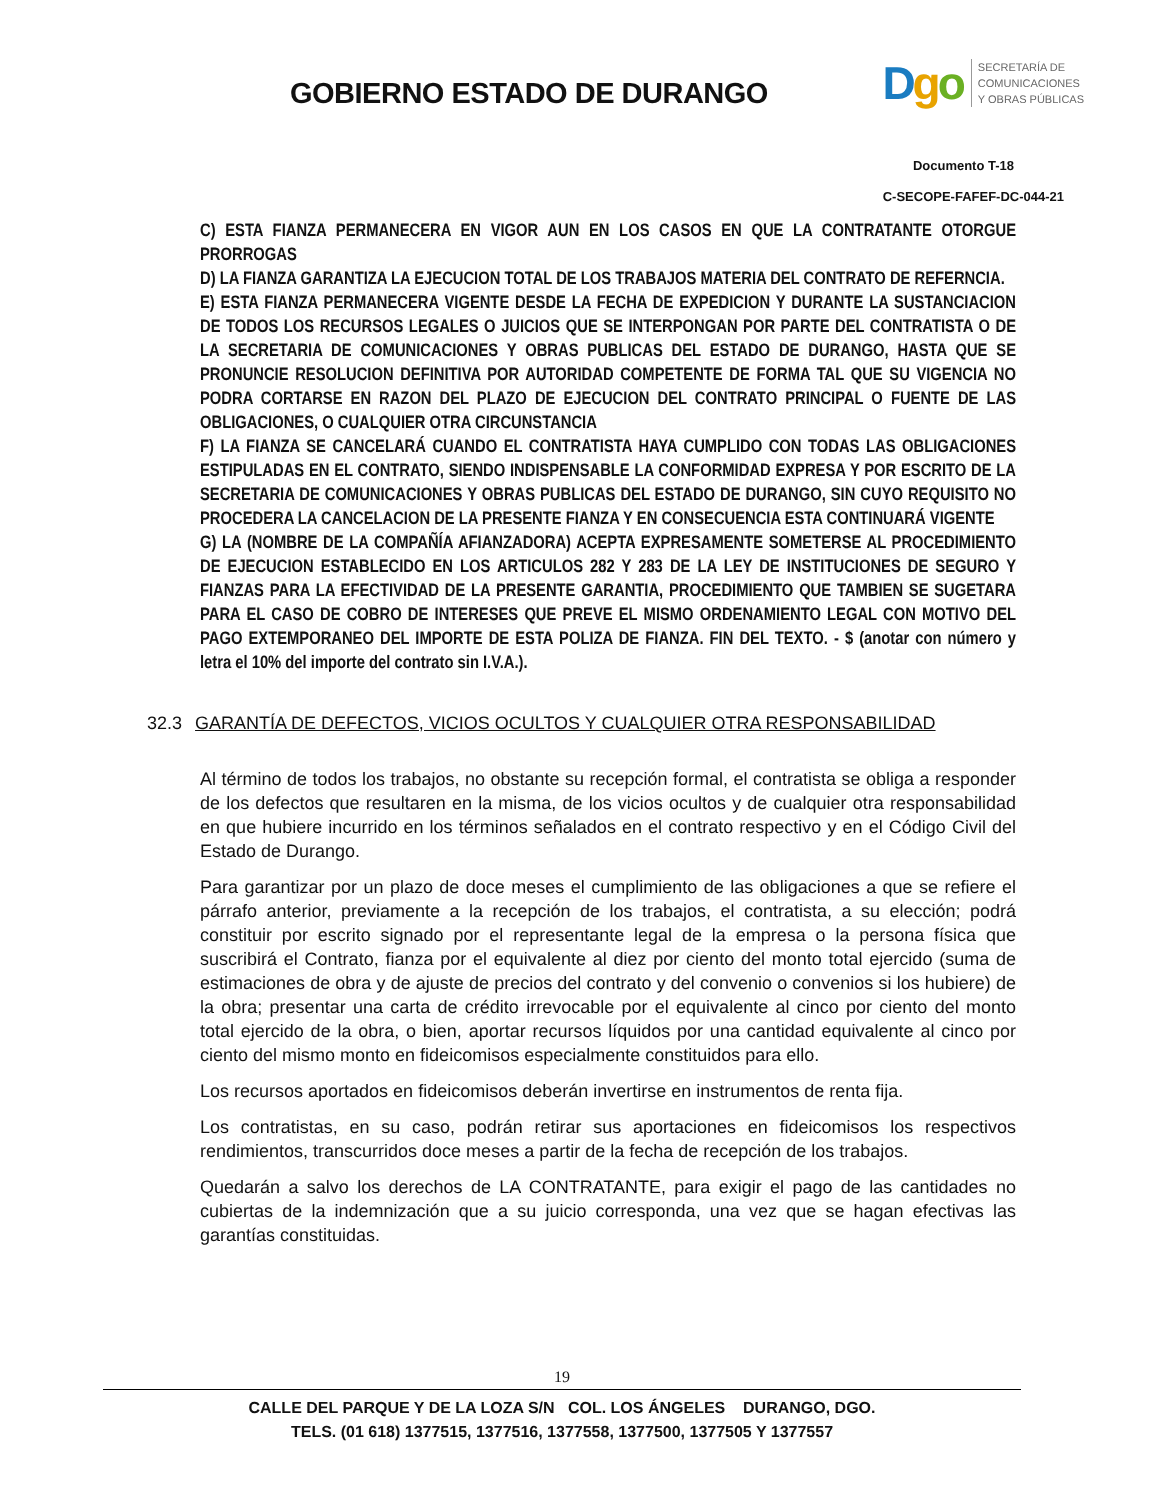GOBIERNO ESTADO DE DURANGO
Dgo
SECRETARÍA DE
COMUNICACIONES
Y OBRAS PÚBLICAS
Documento T-18
C-SECOPE-FAFEF-DC-044-21
C) ESTA FIANZA PERMANECERA EN VIGOR AUN EN LOS CASOS EN QUE LA CONTRATANTE OTORGUE PRORROGAS
D) LA FIANZA GARANTIZA LA EJECUCION TOTAL DE LOS TRABAJOS MATERIA DEL CONTRATO DE REFERNCIA.
E) ESTA FIANZA PERMANECERA VIGENTE DESDE LA FECHA DE EXPEDICION Y DURANTE LA SUSTANCIACION DE TODOS LOS RECURSOS LEGALES O JUICIOS QUE SE INTERPONGAN POR PARTE DEL CONTRATISTA O DE LA SECRETARIA DE COMUNICACIONES Y OBRAS PUBLICAS DEL ESTADO DE DURANGO, HASTA QUE SE PRONUNCIE RESOLUCION DEFINITIVA POR AUTORIDAD COMPETENTE DE FORMA TAL QUE SU VIGENCIA NO PODRA CORTARSE EN RAZON DEL PLAZO DE EJECUCION DEL CONTRATO PRINCIPAL O FUENTE DE LAS OBLIGACIONES, O CUALQUIER OTRA CIRCUNSTANCIA
F) LA FIANZA SE CANCELARÁ CUANDO EL CONTRATISTA HAYA CUMPLIDO CON TODAS LAS OBLIGACIONES ESTIPULADAS EN EL CONTRATO, SIENDO INDISPENSABLE LA CONFORMIDAD EXPRESA Y POR ESCRITO DE LA SECRETARIA DE COMUNICACIONES Y OBRAS PUBLICAS DEL ESTADO DE DURANGO, SIN CUYO REQUISITO NO PROCEDERA LA CANCELACION DE LA PRESENTE FIANZA Y EN CONSECUENCIA ESTA CONTINUARÁ VIGENTE
G) LA (NOMBRE DE LA COMPAÑÍA AFIANZADORA) ACEPTA EXPRESAMENTE SOMETERSE AL PROCEDIMIENTO DE EJECUCION ESTABLECIDO EN LOS ARTICULOS 282 Y 283 DE LA LEY DE INSTITUCIONES DE SEGURO Y FIANZAS PARA LA EFECTIVIDAD DE LA PRESENTE GARANTIA, PROCEDIMIENTO QUE TAMBIEN SE SUGETARA PARA EL CASO DE COBRO DE INTERESES QUE PREVE EL MISMO ORDENAMIENTO LEGAL CON MOTIVO DEL PAGO EXTEMPORANEO DEL IMPORTE DE ESTA POLIZA DE FIANZA. FIN DEL TEXTO. - $ (anotar con número y letra el 10% del importe del contrato sin I.V.A.).
32.3 GARANTÍA DE DEFECTOS, VICIOS OCULTOS Y CUALQUIER OTRA RESPONSABILIDAD
Al término de todos los trabajos, no obstante su recepción formal, el contratista se obliga a responder de los defectos que resultaren en la misma, de los vicios ocultos y de cualquier otra responsabilidad en que hubiere incurrido en los términos señalados en el contrato respectivo y en el Código Civil del Estado de Durango.
Para garantizar por un plazo de doce meses el cumplimiento de las obligaciones a que se refiere el párrafo anterior, previamente a la recepción de los trabajos, el contratista, a su elección; podrá constituir por escrito signado por el representante legal de la empresa o la persona física que suscribirá el Contrato, fianza por el equivalente al diez por ciento del monto total ejercido (suma de estimaciones de obra y de ajuste de precios del contrato y del convenio o convenios si los hubiere) de la obra; presentar una carta de crédito irrevocable por el equivalente al cinco por ciento del monto total ejercido de la obra, o bien, aportar recursos líquidos por una cantidad equivalente al cinco por ciento del mismo monto en fideicomisos especialmente constituidos para ello.
Los recursos aportados en fideicomisos deberán invertirse en instrumentos de renta fija.
Los contratistas, en su caso, podrán retirar sus aportaciones en fideicomisos los respectivos rendimientos, transcurridos doce meses a partir de la fecha de recepción de los trabajos.
Quedarán a salvo los derechos de LA CONTRATANTE, para exigir el pago de las cantidades no cubiertas de la indemnización que a su juicio corresponda, una vez que se hagan efectivas las garantías constituidas.
19
CALLE DEL PARQUE Y DE LA LOZA S/N COL. LOS ÁNGELES DURANGO, DGO.
TELS. (01 618) 1377515, 1377516, 1377558, 1377500, 1377505 Y 1377557